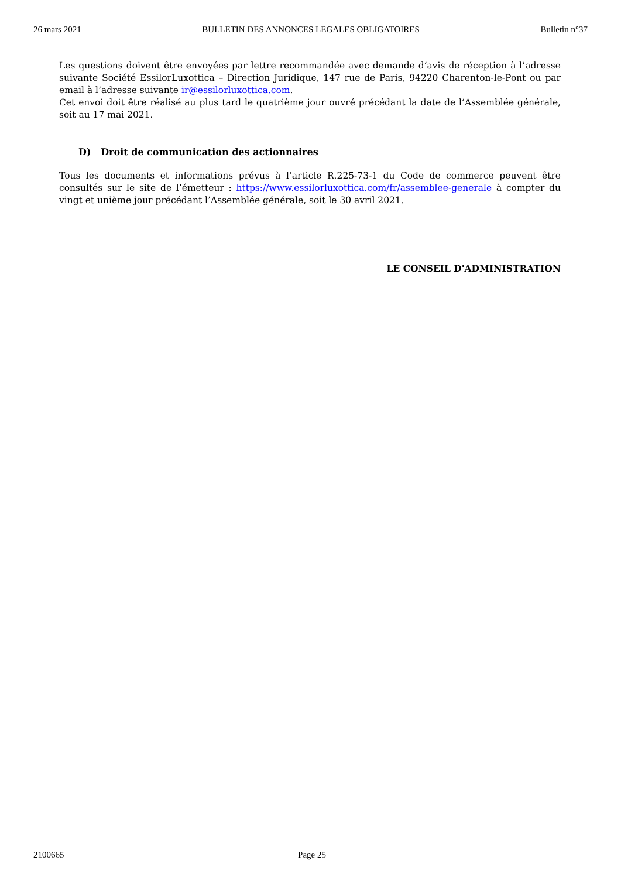26 mars 2021 BULLETIN DES ANNONCES LEGALES OBLIGATOIRES Bulletin n°37
Les questions doivent être envoyées par lettre recommandée avec demande d’avis de réception à l’adresse suivante Société EssilorLuxottica – Direction Juridique, 147 rue de Paris, 94220 Charenton-le-Pont ou par email à l’adresse suivante ir@essilorluxottica.com.
Cet envoi doit être réalisé au plus tard le quatrième jour ouvré précédant la date de l’Assemblée générale, soit au 17 mai 2021.
D) Droit de communication des actionnaires
Tous les documents et informations prévus à l’article R.225-73-1 du Code de commerce peuvent être consultés sur le site de l’émetteur : https://www.essilorluxottica.com/fr/assemblee-generale à compter du vingt et unième jour précédant l’Assemblée générale, soit le 30 avril 2021.
LE CONSEIL D'ADMINISTRATION
2100665 Page 25